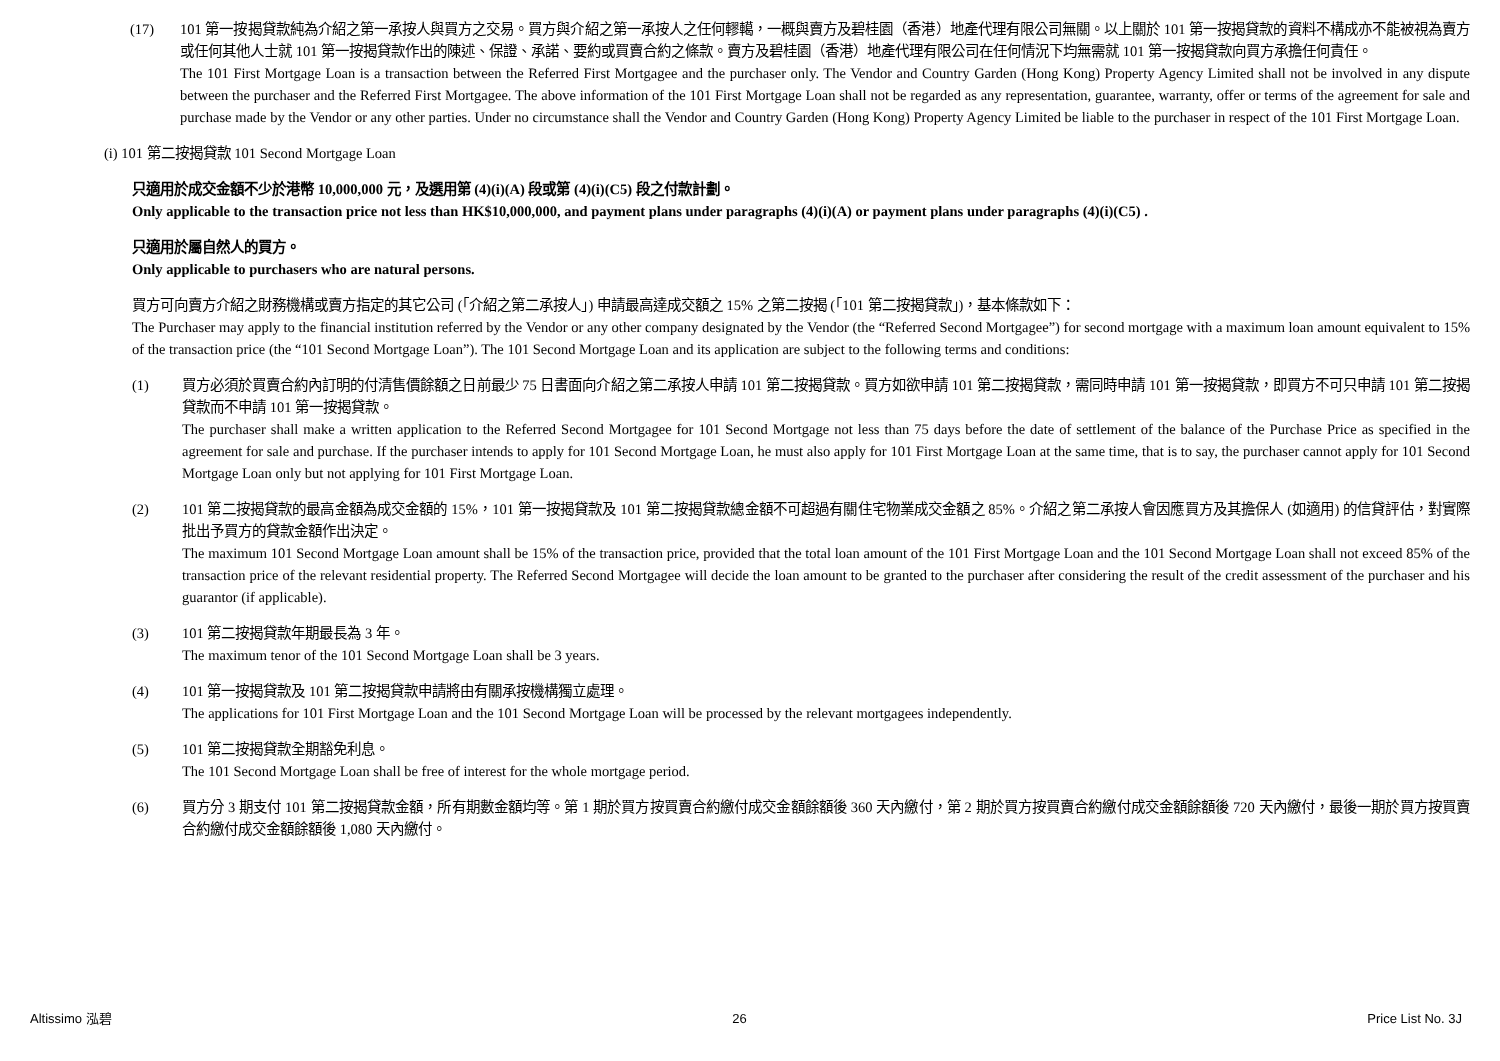(17) 101 第一按揭貸款純為介紹之第一承按人與買方之交易。買方與介紹之第一承按人之任何轇轕，一概與賣方及碧桂園（香港）地產代理有限公司無關。以上關於 101 第一按揭貸款的資料不構成亦不能被視為賣方或任何其他人士就 101 第一按揭貸款作出的陳述、保證、承諾、要約或買賣合約之條款。賣方及碧桂園（香港）地產代理有限公司在任何情況下均無需就 101 第一按揭貸款向買方承擔任何責任。
The 101 First Mortgage Loan is a transaction between the Referred First Mortgagee and the purchaser only. The Vendor and Country Garden (Hong Kong) Property Agency Limited shall not be involved in any dispute between the purchaser and the Referred First Mortgagee. The above information of the 101 First Mortgage Loan shall not be regarded as any representation, guarantee, warranty, offer or terms of the agreement for sale and purchase made by the Vendor or any other parties. Under no circumstance shall the Vendor and Country Garden (Hong Kong) Property Agency Limited be liable to the purchaser in respect of the 101 First Mortgage Loan.
(i) 101 第二按揭貸款 101 Second Mortgage Loan
只適用於成交金額不少於港幣 10,000,000 元，及選用第 (4)(i)(A) 段或第 (4)(i)(C5) 段之付款計劃。
Only applicable to the transaction price not less than HK$10,000,000, and payment plans under paragraphs (4)(i)(A) or payment plans under paragraphs (4)(i)(C5) .
只適用於屬自然人的買方。
Only applicable to purchasers who are natural persons.
買方可向賣方介紹之財務機構或賣方指定的其它公司 (「介紹之第二承按人」) 申請最高達成交額之 15% 之第二按揭 (「101 第二按揭貸款」)，基本條款如下：
The Purchaser may apply to the financial institution referred by the Vendor or any other company designated by the Vendor (the “Referred Second Mortgagee”) for second mortgage with a maximum loan amount equivalent to 15% of the transaction price (the “101 Second Mortgage Loan”). The 101 Second Mortgage Loan and its application are subject to the following terms and conditions:
(1) 買方必須於買賣合約內訂明的付清售價餘額之日前最少 75 日書面向介紹之第二承按人申請 101 第二按揭貸款。買方如欲申請 101 第二按揭貸款，需同時申請 101 第一按揭貸款，即買方不可只申請 101 第二按揭貸款而不申請 101 第一按揭貸款。
The purchaser shall make a written application to the Referred Second Mortgagee for 101 Second Mortgage not less than 75 days before the date of settlement of the balance of the Purchase Price as specified in the agreement for sale and purchase. If the purchaser intends to apply for 101 Second Mortgage Loan, he must also apply for 101 First Mortgage Loan at the same time, that is to say, the purchaser cannot apply for 101 Second Mortgage Loan only but not applying for 101 First Mortgage Loan.
(2) 101 第二按揭貸款的最高金額為成交金額的 15%，101 第一按揭貸款及 101 第二按揭貸款總金額不可超過有關住宅物業成交金額之 85%。介紹之第二承按人會因應買方及其擔保人 (如適用) 的信貸評估，對實際批出予買方的貸款金額作出決定。
The maximum 101 Second Mortgage Loan amount shall be 15% of the transaction price, provided that the total loan amount of the 101 First Mortgage Loan and the 101 Second Mortgage Loan shall not exceed 85% of the transaction price of the relevant residential property. The Referred Second Mortgagee will decide the loan amount to be granted to the purchaser after considering the result of the credit assessment of the purchaser and his guarantor (if applicable).
(3) 101 第二按揭貸款年期最長為 3 年。
The maximum tenor of the 101 Second Mortgage Loan shall be 3 years.
(4) 101 第一按揭貸款及 101 第二按揭貸款申請將由有關承按機構獨立處理。
The applications for 101 First Mortgage Loan and the 101 Second Mortgage Loan will be processed by the relevant mortgagees independently.
(5) 101 第二按揭貸款全期豁免利息。
The 101 Second Mortgage Loan shall be free of interest for the whole mortgage period.
(6) 買方分 3 期支付 101 第二按揭貸款金額，所有期數金額均等。第 1 期於買方按買賣合約繳付成交金額餘額後 360 天內繳付，第 2 期於買方按買賣合約繳付成交金額餘額後 720 天內繳付，最後一期於買方按買賣合約繳付成交金額餘額後 1,080 天內繳付。
Altissimo 泓碧 26 Price List No. 3J